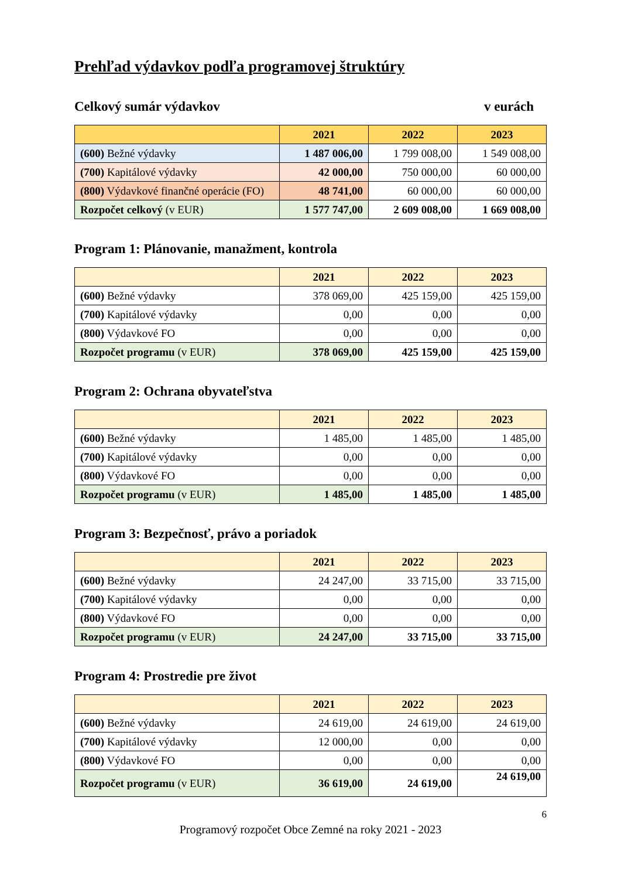Prehľad výdavkov podľa programovej štruktúry
Celkový sumár výdavkov v eurách
| | 2021 | 2022 | 2023 |
| --- | --- | --- | --- |
| (600) Bežné výdavky | 1 487 006,00 | 1 799 008,00 | 1 549 008,00 |
| (700) Kapitálové výdavky | 42 000,00 | 750 000,00 | 60 000,00 |
| (800) Výdavkové finančné operácie (FO) | 48 741,00 | 60 000,00 | 60 000,00 |
| Rozpočet celkový (v EUR) | 1 577 747,00 | 2 609 008,00 | 1 669 008,00 |
Program 1: Plánovanie, manažment, kontrola
| | 2021 | 2022 | 2023 |
| --- | --- | --- | --- |
| (600) Bežné výdavky | 378 069,00 | 425 159,00 | 425 159,00 |
| (700) Kapitálové výdavky | 0,00 | 0,00 | 0,00 |
| (800) Výdavkové FO | 0,00 | 0,00 | 0,00 |
| Rozpočet programu (v EUR) | 378 069,00 | 425 159,00 | 425 159,00 |
Program 2: Ochrana obyvateľstva
| | 2021 | 2022 | 2023 |
| --- | --- | --- | --- |
| (600) Bežné výdavky | 1 485,00 | 1 485,00 | 1 485,00 |
| (700) Kapitálové výdavky | 0,00 | 0,00 | 0,00 |
| (800) Výdavkové FO | 0,00 | 0,00 | 0,00 |
| Rozpočet programu (v EUR) | 1 485,00 | 1 485,00 | 1 485,00 |
Program 3: Bezpečnosť, právo a poriadok
| | 2021 | 2022 | 2023 |
| --- | --- | --- | --- |
| (600) Bežné výdavky | 24 247,00 | 33 715,00 | 33 715,00 |
| (700) Kapitálové výdavky | 0,00 | 0,00 | 0,00 |
| (800) Výdavkové FO | 0,00 | 0,00 | 0,00 |
| Rozpočet programu (v EUR) | 24 247,00 | 33 715,00 | 33 715,00 |
Program 4: Prostredie pre život
| | 2021 | 2022 | 2023 |
| --- | --- | --- | --- |
| (600) Bežné výdavky | 24 619,00 | 24 619,00 | 24 619,00 |
| (700) Kapitálové výdavky | 12 000,00 | 0,00 | 0,00 |
| (800) Výdavkové FO | 0,00 | 0,00 | 0,00 |
| Rozpočet programu (v EUR) | 36 619,00 | 24 619,00 | 24 619,00 |
6
Programový rozpočet Obce Zemné na roky 2021 - 2023